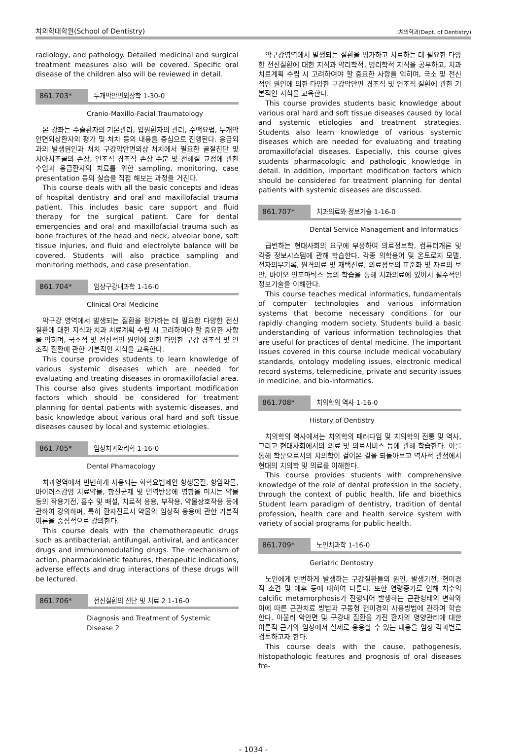치의학대학원(School of Dentistry) ∴치의학과(Dept. of Dentistry)
radiology, and pathology. Detailed medicinal and surgical treatment measures also will be covered. Specific oral disease of the children also will be reviewed in detail.
861.703* 두개악안면외상학 1-30-0
Cranio-Maxillo-Facial Traumatology
본 강좌는 수술환자의 기본관리, 입원환자의 관리, 수액요법, 두개악안면외상환자의 평가 및 처치 등의 내용을 중심으로 진행된다. 응급외과의 발생원인과 처치 구강악안면외상 처치에서 필요한 골절진단 및 치아치조골의 손상, 연조직 경조직 손상 수분 및 전해질 교정에 관한 수업과 응급환자의 치료를 위한 sampling, monitoring, case presentation 등의 실습을 직접 해보는 과정을 거친다.
This course deals with all the basic concepts and ideas of hospital dentistry and oral and maxillofacial trauma patient. This includes basic care support and fluid therapy for the surgical patient. Care for dental emergencies and oral and maxillofacial trauma such as bone fractures of the head and neck, alveolar bone, soft tissue injuries, and fluid and electrolyte balance will be covered. Students will also practice sampling and monitoring methods, and case presentation.
861.704* 임상구강내과학 1-16-0
Clinical Oral Medicine
악구강 영역에서 발생되는 질환을 평가하는 데 필요한 다양한 전신질환에 대한 지식과 치과 치료계획 수립 시 고려하여야 할 중요한 사항을 익히며, 국소적 및 전신적인 원인에 의한 다양한 구강 경조직 및 연조직 질환에 관한 기본적인 지식을 교육한다.
This course provides students to learn knowledge of various systemic diseases which are needed for evaluating and treating diseases in oromaxillofacial area. This course also gives students important modification factors which should be considered for treatment planning for dental patients with systemic diseases, and basic knowledge about various oral hard and soft tissue diseases caused by local and systemic etiologies.
861.705* 임상치과약리학 1-16-0
Dental Phamacology
치과영역에서 빈번하게 사용되는 화학요법제인 항생물질, 항암약물, 바이러스감염 치료약물, 항진균제 및 면역반응에 영향을 미치는 약물 등의 작용기전, 흡수 및 배설, 치료적 응용, 부작용, 약물상호작용 등에 관하여 강의하며, 특히 환자진료시 약물의 임상적 응용에 관한 기본적 이론을 중심적으로 강의한다.
This course deals with the chemotherapeutic drugs such as antibacterial, antifungal, antiviral, and anticancer drugs and immunomodulating drugs. The mechanism of action, pharmacokinetic features, therapeutic indications, adverse effects and drug interactions of these drugs will be lectured.
861.706* 전신질환의 진단 및 치료 2 1-16-0
Diagnosis and Treatment of Systemic
Disease 2
악구강영역에서 발생되는 질환을 평가하고 치료하는 데 필요한 다양한 전신질환에 대한 지식과 약리학적, 병리학적 지식을 공부하고, 치과 치료계획 수립 시 고려하여야 할 중요한 사항을 익히며, 국소 및 전신적인 원인에 의한 다양한 구강악안면 경조직 및 연조직 질환에 관한 기본적인 지식을 교육한다.
This course provides students basic knowledge about various oral hard and soft tissue diseases caused by local and systemic etiologies and treatment strategies. Students also learn knowledge of various systemic diseases which are needed for evaluating and treating oromaxillofacial diseases. Especially, this course gives students pharmacologic and pathologic knowledge in detail. In addition, important modification factors which should be considered for treatment planning for dental patients with systemic diseases are discussed.
861.707* 치과의료와 정보기술 1-16-0
Dental Service Management and Informatics
급변하는 현대사회의 요구에 부응하여 의료정보학, 컴퓨터개론 및 각종 정보시스템에 관해 학습한다. 각종 의학용어 및 온토로지 모델, 전자의무기록, 원격의료 및 재택진료, 의료정보의 표준화 및 자료의 보안, 바이오 인포마틱스 등의 학습을 통해 치과의료에 있어서 필수적인 정보기술을 이해한다.
This course teaches medical informatics, fundamentals of computer technologies and various information systems that become necessary conditions for our rapidly changing modern society. Students build a basic understanding of various information technologies that are useful for practices of dental medicine. The important issues covered in this course include medical vocabulary standards, ontology modeling issues, electronic medical record systems, telemedicine, private and security issues in medicine, and bio-informatics.
861.708* 치의학의 역사 1-16-0
History of Dentistry
치의학의 역사에서는 치의학의 패러다임 및 치의학의 전통 및 역사, 그리고 현대사회에서의 의료 및 의료서비스 등에 관해 학습한다. 이를 통해 학문으로서의 치의학이 걸어온 길을 되돌아보고 역사적 관점에서 현대의 치의학 및 의료를 이해한다.
This course provides students with comprehensive knowledge of the role of dental profession in the society, through the context of public health, life and bioethics Student learn paradigm of dentistry, tradition of dental profession, health care and health service system with variety of social programs for public health.
861.709* 노인치과학 1-16-0
Geriatric Dentostry
노인에게 빈번하게 발생하는 구강질환들의 원인, 발생기전, 현미경적 소견 및 예후 등에 대하여 다룬다. 또한 연령증가로 인해 치수의 calcific metamorphosis가 진행되어 발생하는 근관형태의 변화와 이에 따른 근관치료 방법과 구동형 현미경의 사용방법에 관하여 학습한다. 아울러 악안면 및 구강내 질환을 가진 환자의 영양관리에 대한 이론적 근거와 임상에서 실제로 응용할 수 있는 내용을 임상 각과별로 검토하고자 한다.
This course deals with the cause, pathogenesis, histopathologic features and prognosis of oral diseases fre-
- 1034 -